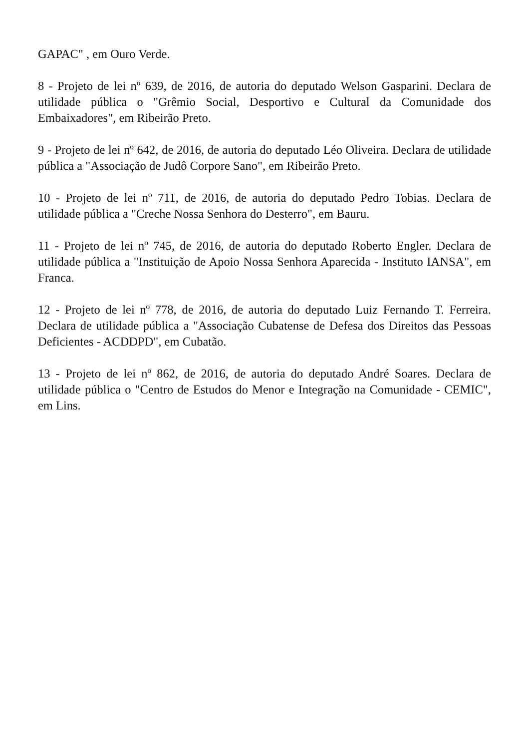GAPAC" , em Ouro Verde.
8 - Projeto de lei nº 639, de 2016, de autoria do deputado Welson Gasparini. Declara de utilidade pública o "Grêmio Social, Desportivo e Cultural da Comunidade dos Embaixadores", em Ribeirão Preto.
9 - Projeto de lei nº 642, de 2016, de autoria do deputado Léo Oliveira. Declara de utilidade pública a "Associação de Judô Corpore Sano", em Ribeirão Preto.
10 - Projeto de lei nº 711, de 2016, de autoria do deputado Pedro Tobias. Declara de utilidade pública a "Creche Nossa Senhora do Desterro", em Bauru.
11 - Projeto de lei nº 745, de 2016, de autoria do deputado Roberto Engler. Declara de utilidade pública a "Instituição de Apoio Nossa Senhora Aparecida - Instituto IANSA", em Franca.
12 - Projeto de lei nº 778, de 2016, de autoria do deputado Luiz Fernando T. Ferreira. Declara de utilidade pública a "Associação Cubatense de Defesa dos Direitos das Pessoas Deficientes - ACDDPD", em Cubatão.
13 - Projeto de lei nº 862, de 2016, de autoria do deputado André Soares. Declara de utilidade pública o "Centro de Estudos do Menor e Integração na Comunidade - CEMIC", em Lins.